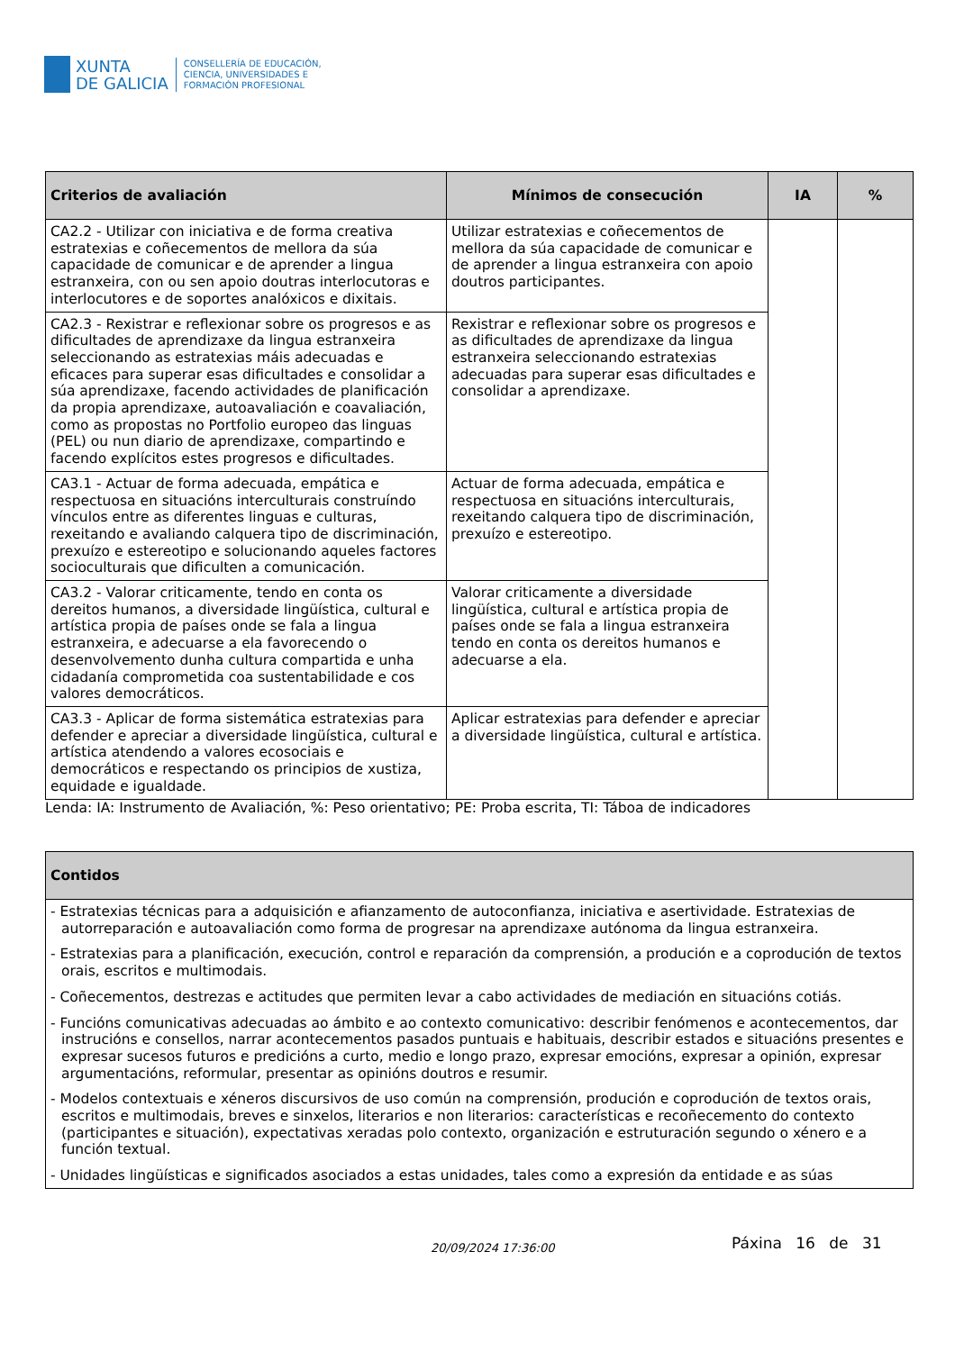XUNTA
DE GALICIA
CONSELLERÍA DE EDUCACIÓN,
CIENCIA, UNIVERSIDADES E
FORMACIÓN PROFESIONAL
| Criterios de avaliación | Mínimos de consecución | IA | % |
| --- | --- | --- | --- |
| CA2.2 - Utilizar con iniciativa e de forma creativa estratexias e coñecementos de mellora da súa capacidade de comunicar e de aprender a lingua estranxeira, con ou sen apoio doutras interlocutoras e interlocutores e de soportes analóxicos e dixitais. | Utilizar estratexias e coñecementos de mellora da súa capacidade de comunicar e de aprender a lingua estranxeira con apoio doutros participantes. | | |
| CA2.3 - Rexistrar e reflexionar sobre os progresos e as dificultades de aprendizaxe da lingua estranxeira seleccionando as estratexias máis adecuadas e eficaces para superar esas dificultades e consolidar a súa aprendizaxe, facendo actividades de planificación da propia aprendizaxe, autoavaliación e coavaliación, como as propostas no Portfolio europeo das linguas (PEL) ou nun diario de aprendizaxe, compartindo e facendo explícitos estes progresos e dificultades. | Rexistrar e reflexionar sobre os progresos e as dificultades de aprendizaxe da lingua estranxeira seleccionando estratexias adecuadas para superar esas dificultades e consolidar a aprendizaxe. | | |
| CA3.1 - Actuar de forma adecuada, empática e respectuosa en situacións interculturais construíndo vínculos entre as diferentes linguas e culturas, rexeitando e avaliando calquera tipo de discriminación, prexuízo e estereotipo e solucionando aqueles factores socioculturais que dificulten a comunicación. | Actuar de forma adecuada, empática e respectuosa en situacións interculturais, rexeitando calquera tipo de discriminación, prexuízo e estereotipo. | | |
| CA3.2 - Valorar criticamente, tendo en conta os dereitos humanos, a diversidade lingüística, cultural e artística propia de países onde se fala a lingua estranxeira, e adecuarse a ela favorecendo o desenvolvemento dunha cultura compartida e unha cidadanía comprometida coa sustentabilidade e cos valores democráticos. | Valorar criticamente a diversidade lingüística, cultural e artística propia de países onde se fala a lingua estranxeira tendo en conta os dereitos humanos e adecuarse a ela. | | |
| CA3.3 - Aplicar de forma sistemática estratexias para defender e apreciar a diversidade lingüística, cultural e artística atendendo a valores ecosociais e democráticos e respectando os principios de xustiza, equidade e igualdade. | Aplicar estratexias para defender e apreciar a diversidade lingüística, cultural e artística. | | |
Lenda: IA: Instrumento de Avaliación, %: Peso orientativo; PE: Proba escrita, TI: Táboa de indicadores
| Contidos |
| --- |
| - Estratexias técnicas para a adquisición e afianzamento de autoconfianza, iniciativa e asertividade. Estratexias de autorreparación e autoavaliación como forma de progresar na aprendizaxe autónoma da lingua estranxeira. - Estratexias para a planificación, execución, control e reparación da comprensión, a produción e a coprodución de textos orais, escritos e multimodais. - Coñecementos, destrezas e actitudes que permiten levar a cabo actividades de mediación en situacións cotiás. - Funcións comunicativas adecuadas ao ámbito e ao contexto comunicativo: describir fenómenos e acontecementos, dar instrucións e consellos, narrar acontecementos pasados puntuais e habituais, describir estados e situacións presentes e expresar sucesos futuros e predicións a curto, medio e longo prazo, expresar emocións, expresar a opinión, expresar argumentacións, reformular, presentar as opinións doutros e resumir. - Modelos contextuais e xéneros discursivos de uso común na comprensión, produción e coprodución de textos orais, escritos e multimodais, breves e sinxelos, literarios e non literarios: características e recoñecemento do contexto (participantes e situación), expectativas xeradas polo contexto, organización e estruturación segundo o xénero e a función textual. - Unidades lingüísticas e significados asociados a estas unidades, tales como a expresión da entidade e as súas |
Páxina 16 de 31 20/09/2024 17:36:00